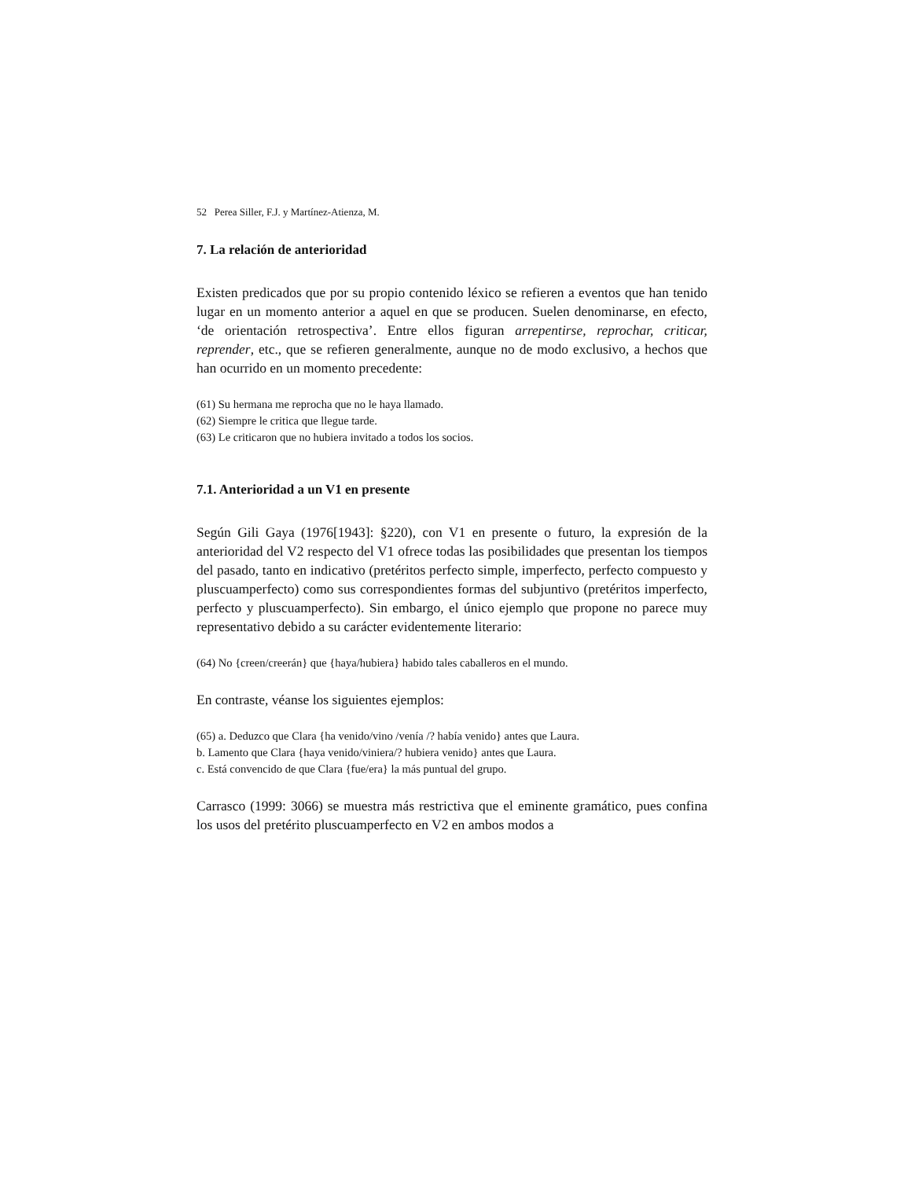52 Perea Siller, F.J. y Martínez-Atienza, M.
7. La relación de anterioridad
Existen predicados que por su propio contenido léxico se refieren a eventos que han tenido lugar en un momento anterior a aquel en que se producen. Suelen denominarse, en efecto, ‘de orientación retrospectiva’. Entre ellos figuran arrepentirse, reprochar, criticar, reprender, etc., que se refieren generalmente, aunque no de modo exclusivo, a hechos que han ocurrido en un momento precedente:
(61) Su hermana me reprocha que no le haya llamado.
(62) Siempre le critica que llegue tarde.
(63) Le criticaron que no hubiera invitado a todos los socios.
7.1. Anterioridad a un V1 en presente
Según Gili Gaya (1976[1943]: §220), con V1 en presente o futuro, la expresión de la anterioridad del V2 respecto del V1 ofrece todas las posibilidades que presentan los tiempos del pasado, tanto en indicativo (pretéritos perfecto simple, imperfecto, perfecto compuesto y pluscuamperfecto) como sus correspondientes formas del subjuntivo (pretéritos imperfecto, perfecto y pluscuamperfecto). Sin embargo, el único ejemplo que propone no parece muy representativo debido a su carácter evidentemente literario:
(64) No {creen/creerán} que {haya/hubiera} habido tales caballeros en el mundo.
En contraste, véanse los siguientes ejemplos:
(65) a. Deduzco que Clara {ha venido/vino /venía /? había venido} antes que Laura.
b. Lamento que Clara {haya venido/viniera/? hubiera venido} antes que Laura.
c. Está convencido de que Clara {fue/era} la más puntual del grupo.
Carrasco (1999: 3066) se muestra más restrictiva que el eminente gramático, pues confina los usos del pretérito pluscuamperfecto en V2 en ambos modos a